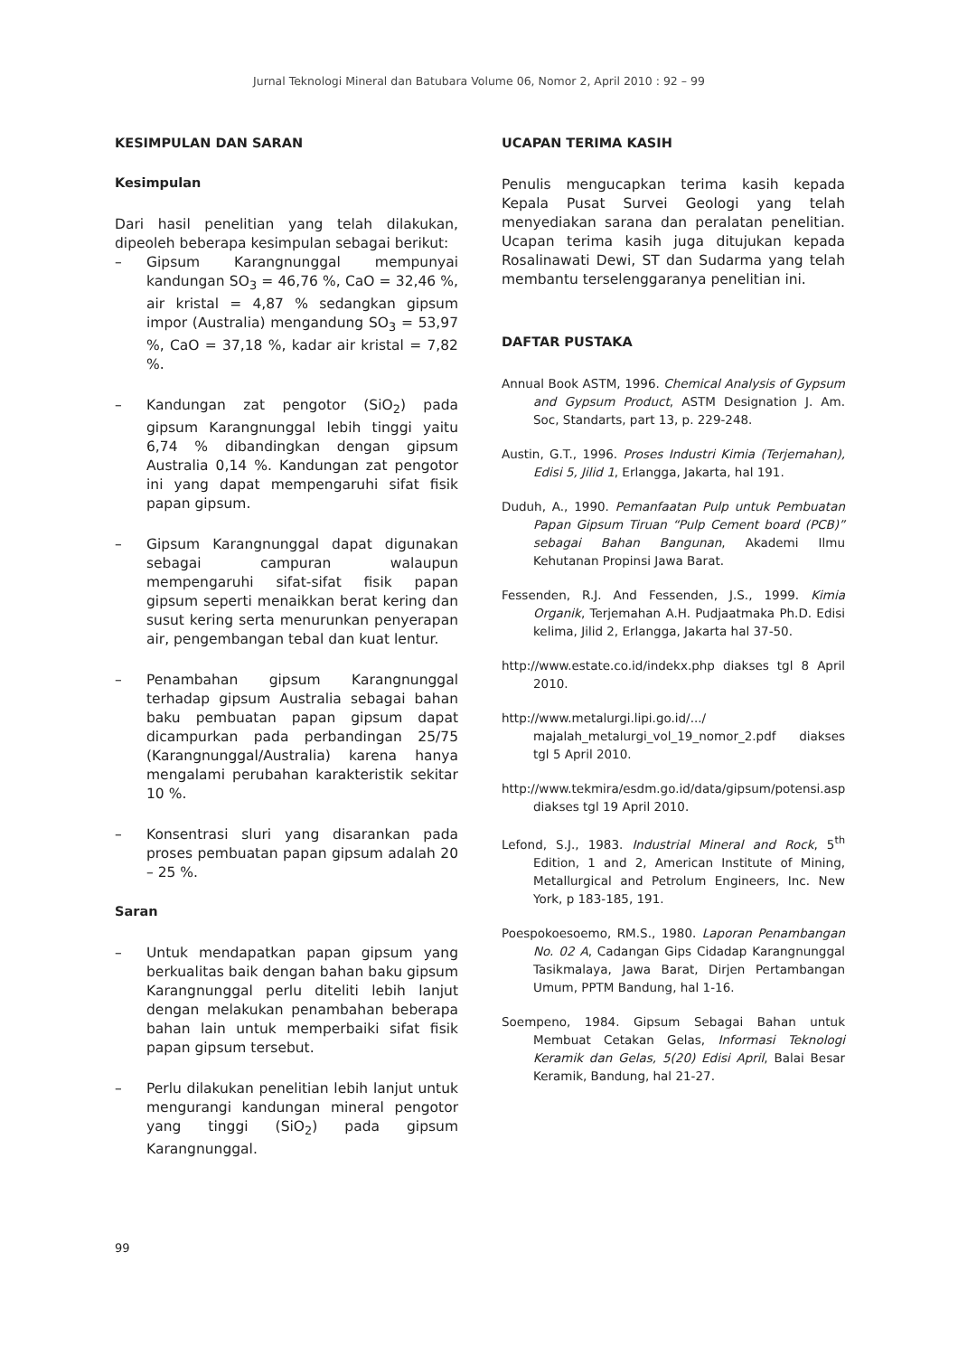Jurnal Teknologi Mineral dan Batubara Volume 06, Nomor 2, April 2010 : 92 – 99
KESIMPULAN DAN SARAN
Kesimpulan
Dari hasil penelitian yang telah dilakukan, dipeoleh beberapa kesimpulan sebagai berikut:
– Gipsum Karangnunggal mempunyai kandungan SO<sub>3</sub> = 46,76 %, CaO = 32,46 %, air kristal = 4,87 % sedangkan gipsum impor (Australia) mengandung SO<sub>3</sub> = 53,97 %, CaO = 37,18 %, kadar air kristal = 7,82 %.
– Kandungan zat pengotor (SiO<sub>2</sub>) pada gipsum Karangnunggal lebih tinggi yaitu 6,74 % dibandingkan dengan gipsum Australia 0,14 %. Kandungan zat pengotor ini yang dapat mempengaruhi sifat fisik papan gipsum.
– Gipsum Karangnunggal dapat digunakan sebagai campuran walaupun mempengaruhi sifat-sifat fisik papan gipsum seperti menaikkan berat kering dan susut kering serta menurunkan penyerapan air, pengembangan tebal dan kuat lentur.
– Penambahan gipsum Karangnunggal terhadap gipsum Australia sebagai bahan baku pembuatan papan gipsum dapat dicampurkan pada perbandingan 25/75 (Karangnunggal/Australia) karena hanya mengalami perubahan karakteristik sekitar 10 %.
– Konsentrasi sluri yang disarankan pada proses pembuatan papan gipsum adalah 20 – 25 %.
Saran
– Untuk mendapatkan papan gipsum yang berkualitas baik dengan bahan baku gipsum Karangnunggal perlu diteliti lebih lanjut dengan melakukan penambahan beberapa bahan lain untuk memperbaiki sifat fisik papan gipsum tersebut.
– Perlu dilakukan penelitian lebih lanjut untuk mengurangi kandungan mineral pengotor yang tinggi (SiO<sub>2</sub>) pada gipsum Karangnunggal.
UCAPAN TERIMA KASIH
Penulis mengucapkan terima kasih kepada Kepala Pusat Survei Geologi yang telah menyediakan sarana dan peralatan penelitian. Ucapan terima kasih juga ditujukan kepada Rosalinawati Dewi, ST dan Sudarma yang telah membantu terselenggaranya penelitian ini.
DAFTAR PUSTAKA
Annual Book ASTM, 1996. Chemical Analysis of Gypsum and Gypsum Product, ASTM Designation J. Am. Soc, Standarts, part 13, p. 229-248.
Austin, G.T., 1996. Proses Industri Kimia (Terjemahan), Edisi 5, Jilid 1, Erlangga, Jakarta, hal 191.
Duduh, A., 1990. Pemanfaatan Pulp untuk Pembuatan Papan Gipsum Tiruan “Pulp Cement board (PCB)” sebagai Bahan Bangunan, Akademi Ilmu Kehutanan Propinsi Jawa Barat.
Fessenden, R.J. And Fessenden, J.S., 1999. Kimia Organik, Terjemahan A.H. Pudjaatmaka Ph.D. Edisi kelima, Jilid 2, Erlangga, Jakarta hal 37-50.
http://www.estate.co.id/indekx.php diakses tgl 8 April 2010.
http://www.metalurgi.lipi.go.id/.../ majalah_metalurgi_vol_19_nomor_2.pdf diakses tgl 5 April 2010.
http://www.tekmira/esdm.go.id/data/gipsum/potensi.asp diakses tgl 19 April 2010.
Lefond, S.J., 1983. Industrial Mineral and Rock, 5<sup>th</sup> Edition, 1 and 2, American Institute of Mining, Metallurgical and Petrolum Engineers, Inc. New York, p 183-185, 191.
Poespokoesoemo, RM.S., 1980. Laporan Penambangan No. 02 A, Cadangan Gips Cidadap Karangnunggal Tasikmalaya, Jawa Barat, Dirjen Pertambangan Umum, PPTM Bandung, hal 1-16.
Soempeno, 1984. Gipsum Sebagai Bahan untuk Membuat Cetakan Gelas, Informasi Teknologi Keramik dan Gelas, 5(20) Edisi April, Balai Besar Keramik, Bandung, hal 21-27.
99